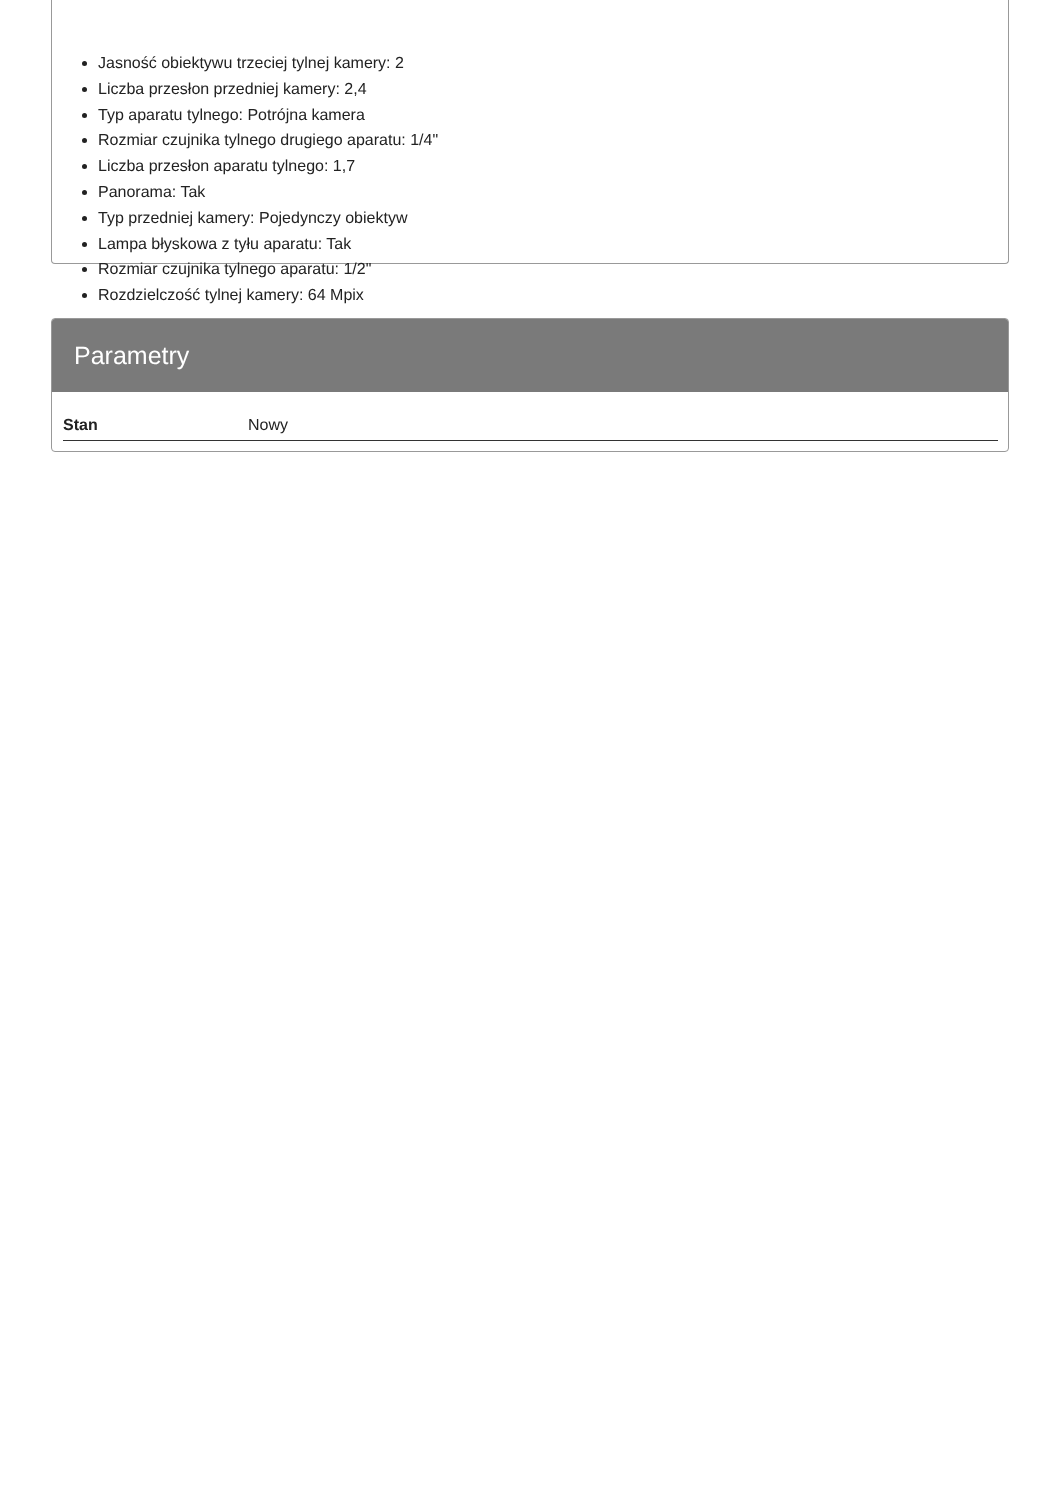Jasność obiektywu trzeciej tylnej kamery: 2
Liczba przesłon przedniej kamery: 2,4
Typ aparatu tylnego: Potrójna kamera
Rozmiar czujnika tylnego drugiego aparatu: 1/4"
Liczba przesłon aparatu tylnego: 1,7
Panorama: Tak
Typ przedniej kamery: Pojedynczy obiektyw
Lampa błyskowa z tyłu aparatu: Tak
Rozmiar czujnika tylnego aparatu: 1/2"
Rozdzielczość tylnej kamery: 64 Mpix
Parametry
| Stan | Nowy |